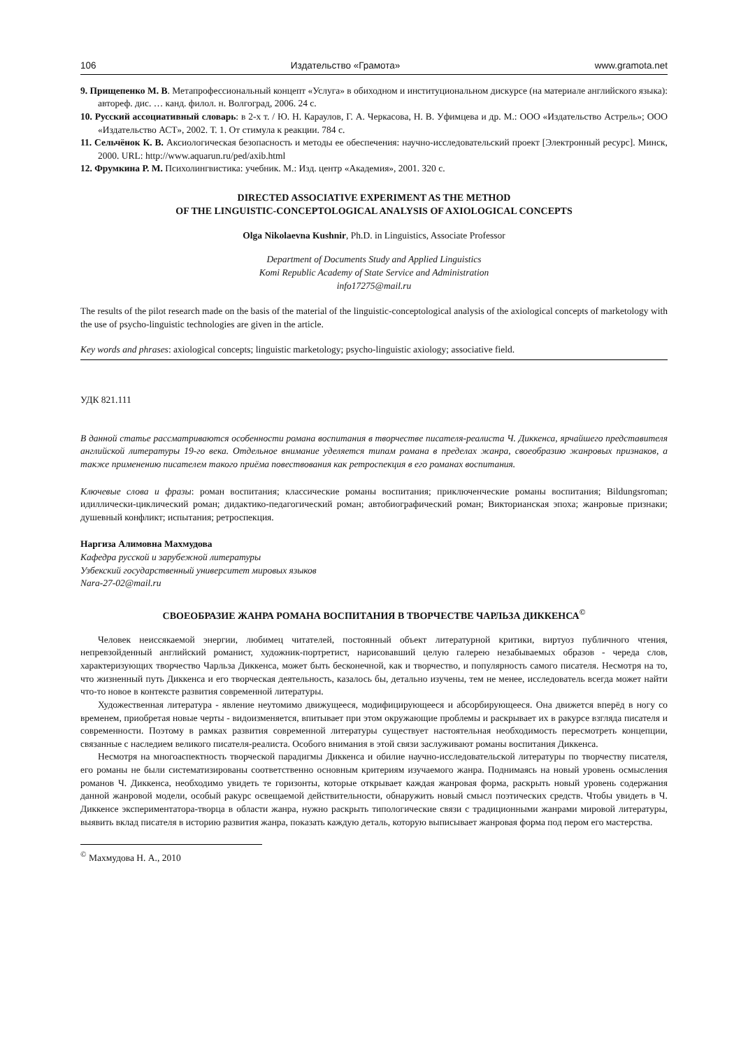106 Издательство «Грамота» www.gramota.net
9. Прищепенко М. В. Метапрофессиональный концепт «Услуга» в обиходном и институциональном дискурсе (на материале английского языка): автореф. дис. … канд. филол. н. Волгоград, 2006. 24 с.
10. Русский ассоциативный словарь: в 2-х т. / Ю. Н. Караулов, Г. А. Черкасова, Н. В. Уфимцева и др. М.: ООО «Издательство Астрель»; ООО «Издательство АСТ», 2002. Т. 1. От стимула к реакции. 784 с.
11. Сельчёнок К. В. Аксиологическая безопасность и методы ее обеспечения: научно-исследовательский проект [Электронный ресурс]. Минск, 2000. URL: http://www.aquarun.ru/ped/axib.html
12. Фрумкина Р. М. Психолингвистика: учебник. М.: Изд. центр «Академия», 2001. 320 с.
DIRECTED ASSOCIATIVE EXPERIMENT AS THE METHOD
OF THE LINGUISTIC-CONCEPTOLOGICAL ANALYSIS OF AXIOLOGICAL CONCEPTS
Olga Nikolaevna Kushnir, Ph.D. in Linguistics, Associate Professor
Department of Documents Study and Applied Linguistics
Komi Republic Academy of State Service and Administration
info17275@mail.ru
The results of the pilot research made on the basis of the material of the linguistic-conceptological analysis of the axiological concepts of marketology with the use of psycho-linguistic technologies are given in the article.
Key words and phrases: axiological concepts; linguistic marketology; psycho-linguistic axiology; associative field.
УДК 821.111
В данной статье рассматриваются особенности романа воспитания в творчестве писателя-реалиста Ч. Диккенса, ярчайшего представителя английской литературы 19-го века. Отдельное внимание уделяется типам романа в пределах жанра, своеобразию жанровых признаков, а также применению писателем такого приёма повествования как ретроспекция в его романах воспитания.
Ключевые слова и фразы: роман воспитания; классические романы воспитания; приключенческие романы воспитания; Bildungsroman; идиллически-циклический роман; дидактико-педагогический роман; автобиографический роман; Викторианская эпоха; жанровые признаки; душевный конфликт; испытания; ретроспекция.
Наргиза Алимовна Махмудова
Кафедра русской и зарубежной литературы
Узбекский государственный университет мировых языков
Nara-27-02@mail.ru
СВОЕОБРАЗИЕ ЖАНРА РОМАНА ВОСПИТАНИЯ В ТВОРЧЕСТВЕ ЧАРЛЬЗА ДИККЕНСА<sup>©</sup>
Человек неиссякаемой энергии, любимец читателей, постоянный объект литературной критики, виртуоз публичного чтения, непревзойденный английский романист, художник-портретист, нарисовавший целую галерею незабываемых образов - череда слов, характеризующих творчество Чарльза Диккенса, может быть бесконечной, как и творчество, и популярность самого писателя. Несмотря на то, что жизненный путь Диккенса и его творческая деятельность, казалось бы, детально изучены, тем не менее, исследователь всегда может найти что-то новое в контексте развития современной литературы.
Художественная литература - явление неутомимо движущееся, модифицирующееся и абсорбирующееся. Она движется вперёд в ногу со временем, приобретая новые черты - видоизменяется, впитывает при этом окружающие проблемы и раскрывает их в ракурсе взгляда писателя и современности. Поэтому в рамках развития современной литературы существует настоятельная необходимость пересмотреть концепции, связанные с наследием великого писателя-реалиста. Особого внимания в этой связи заслуживают романы воспитания Диккенса.
Несмотря на многоаспектность творческой парадигмы Диккенса и обилие научно-исследовательской литературы по творчеству писателя, его романы не были систематизированы соответственно основным критериям изучаемого жанра. Поднимаясь на новый уровень осмысления романов Ч. Диккенса, необходимо увидеть те горизонты, которые открывает каждая жанровая форма, раскрыть новый уровень содержания данной жанровой модели, особый ракурс освещаемой действительности, обнаружить новый смысл поэтических средств. Чтобы увидеть в Ч. Диккенсе экспериментатора-творца в области жанра, нужно раскрыть типологические связи с традиционными жанрами мировой литературы, выявить вклад писателя в историю развития жанра, показать каждую деталь, которую выписывает жанровая форма под пером его мастерства.
<sup>©</sup> Махмудова Н. А., 2010